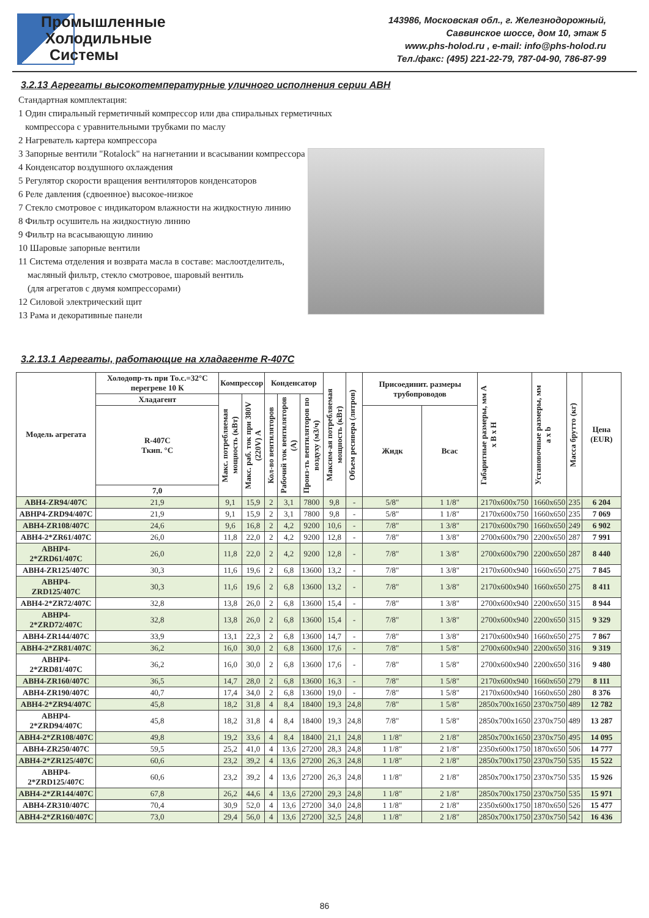Промышленные
Холодильные
Системы
143986, Московская обл., г. Железнодорожный,
Саввинское шоссе, дом 10, этаж 5
www.phs-holod.ru , e-mail: info@phs-holod.ru
Тел./факс: (495) 221-22-79, 787-04-90, 786-87-99
3.2.13 Агрегаты высокотемпературные уличного исполнения серии АВН
Стандартная комплектация:
1 Один спиральный герметичный компрессор или два спиральных герметичных
компрессора с уравнительными трубками по маслу
2 Нагреватель картера компрессора
3 Запорные вентили "Rotalock" на нагнетании и всасывании компрессора
4 Конденсатор воздушного охлаждения
5 Регулятор скорости вращения вентиляторов конденсаторов
6 Реле давления (сдвоенное) высокое-низкое
7 Стекло смотровое с индикатором влажности на жидкостную линию
8 Фильтр осушитель на жидкостную линию
9 Фильтр на всасывающую линию
10 Шаровые запорные вентили
11 Система отделения и возврата масла в составе: маслоотделитель,
масляный фильтр, стекло смотровое, шаровый вентиль
(для агрегатов с двумя компрессорами)
12 Силовой электрический щит
13 Рама и декоративные панели
3.2.13.1 Агрегаты, работающие на хладагенте R-407C
| Модель агрегата | Холодопр-ть при То.с.=32°C перегреве 10 К | Компрессор | | Конденсатор | | | Максим-ая потребляемая мощность (кВт) | Объем ресивера (литров) | Присоединит. размеры трубопроводов | | Габаритные размеры, мм А х В х Н | Установочные размеры, мм а х b | Масса брутто (кг) | Цена (EUR) |
| --- | --- | --- | --- | --- | --- | --- | --- | --- | --- | --- | --- | --- | --- | --- |
| | Хладагент | Макс. потребляемая мощность (кВт) | Макс. раб. ток при 380V (220V) А | Кол-во вентиляторов | Рабочий ток вентиляторов (А) | Произ-ть вентиляторов по воздуху (м3/ч) | | | | | | | | |
| | R-407C Ткип. °C | | | | | | | | Жидк | Всас | | | | |
| | 7,0 | | | | | | | | | | | | | |
| АВН4-ZR94/407C | 21,9 | 9,1 | 15,9 | 2 | 3,1 | 7800 | 9,8 | - | 5/8" | 1 1/8" | 2170x600x750 | 1660x650 | 235 | 6 204 |
| АВНР4-ZRD94/407C | 21,9 | 9,1 | 15,9 | 2 | 3,1 | 7800 | 9,8 | - | 5/8" | 1 1/8" | 2170x600x750 | 1660x650 | 235 | 7 069 |
| АВН4-ZR108/407C | 24,6 | 9,6 | 16,8 | 2 | 4,2 | 9200 | 10,6 | - | 7/8" | 1 3/8" | 2170x600x790 | 1660x650 | 249 | 6 902 |
| АВН4-2*ZR61/407C | 26,0 | 11,8 | 22,0 | 2 | 4,2 | 9200 | 12,8 | - | 7/8" | 1 3/8" | 2700x600x790 | 2200x650 | 287 | 7 991 |
| АВНР4-2*ZRD61/407C | 26,0 | 11,8 | 22,0 | 2 | 4,2 | 9200 | 12,8 | - | 7/8" | 1 3/8" | 2700x600x790 | 2200x650 | 287 | 8 440 |
| АВН4-ZR125/407C | 30,3 | 11,6 | 19,6 | 2 | 6,8 | 13600 | 13,2 | - | 7/8" | 1 3/8" | 2170x600x940 | 1660x650 | 275 | 7 845 |
| АВНР4-ZRD125/407C | 30,3 | 11,6 | 19,6 | 2 | 6,8 | 13600 | 13,2 | - | 7/8" | 1 3/8" | 2170x600x940 | 1660x650 | 275 | 8 411 |
| АВН4-2*ZR72/407C | 32,8 | 13,8 | 26,0 | 2 | 6,8 | 13600 | 15,4 | - | 7/8" | 1 3/8" | 2700x600x940 | 2200x650 | 315 | 8 944 |
| АВНР4-2*ZRD72/407C | 32,8 | 13,8 | 26,0 | 2 | 6,8 | 13600 | 15,4 | - | 7/8" | 1 3/8" | 2700x600x940 | 2200x650 | 315 | 9 329 |
| АВН4-ZR144/407C | 33,9 | 13,1 | 22,3 | 2 | 6,8 | 13600 | 14,7 | - | 7/8" | 1 3/8" | 2170x600x940 | 1660x650 | 275 | 7 867 |
| АВН4-2*ZR81/407C | 36,2 | 16,0 | 30,0 | 2 | 6,8 | 13600 | 17,6 | - | 7/8" | 1 5/8" | 2700x600x940 | 2200x650 | 316 | 9 319 |
| АВНР4-2*ZRD81/407C | 36,2 | 16,0 | 30,0 | 2 | 6,8 | 13600 | 17,6 | - | 7/8" | 1 5/8" | 2700x600x940 | 2200x650 | 316 | 9 480 |
| АВН4-ZR160/407C | 36,5 | 14,7 | 28,0 | 2 | 6,8 | 13600 | 16,3 | - | 7/8" | 1 5/8" | 2170x600x940 | 1660x650 | 279 | 8 111 |
| АВН4-ZR190/407C | 40,7 | 17,4 | 34,0 | 2 | 6,8 | 13600 | 19,0 | - | 7/8" | 1 5/8" | 2170x600x940 | 1660x650 | 280 | 8 376 |
| АВН4-2*ZR94/407C | 45,8 | 18,2 | 31,8 | 4 | 8,4 | 18400 | 19,3 | 24,8 | 7/8" | 1 5/8" | 2850x700x1650 | 2370x750 | 489 | 12 782 |
| АВНР4-2*ZRD94/407C | 45,8 | 18,2 | 31,8 | 4 | 8,4 | 18400 | 19,3 | 24,8 | 7/8" | 1 5/8" | 2850x700x1650 | 2370x750 | 489 | 13 287 |
| АВН4-2*ZR108/407C | 49,8 | 19,2 | 33,6 | 4 | 8,4 | 18400 | 21,1 | 24,8 | 1 1/8" | 2 1/8" | 2850x700x1650 | 2370x750 | 495 | 14 095 |
| АВН4-ZR250/407C | 59,5 | 25,2 | 41,0 | 4 | 13,6 | 27200 | 28,3 | 24,8 | 1 1/8" | 2 1/8" | 2350x600x1750 | 1870x650 | 506 | 14 777 |
| АВН4-2*ZR125/407C | 60,6 | 23,2 | 39,2 | 4 | 13,6 | 27200 | 26,3 | 24,8 | 1 1/8" | 2 1/8" | 2850x700x1750 | 2370x750 | 535 | 15 522 |
| АВНР4-2*ZRD125/407C | 60,6 | 23,2 | 39,2 | 4 | 13,6 | 27200 | 26,3 | 24,8 | 1 1/8" | 2 1/8" | 2850x700x1750 | 2370x750 | 535 | 15 926 |
| АВН4-2*ZR144/407C | 67,8 | 26,2 | 44,6 | 4 | 13,6 | 27200 | 29,3 | 24,8 | 1 1/8" | 2 1/8" | 2850x700x1750 | 2370x750 | 535 | 15 971 |
| АВН4-ZR310/407C | 70,4 | 30,9 | 52,0 | 4 | 13,6 | 27200 | 34,0 | 24,8 | 1 1/8" | 2 1/8" | 2350x600x1750 | 1870x650 | 526 | 15 477 |
| АВН4-2*ZR160/407C | 73,0 | 29,4 | 56,0 | 4 | 13,6 | 27200 | 32,5 | 24,8 | 1 1/8" | 2 1/8" | 2850x700x1750 | 2370x750 | 542 | 16 436 |
86